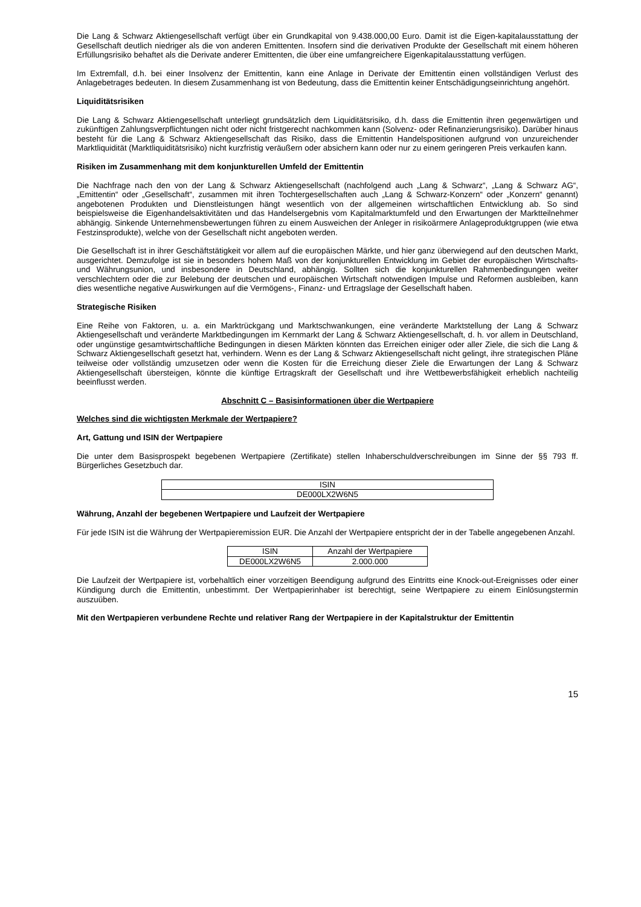Die Lang & Schwarz Aktiengesellschaft verfügt über ein Grundkapital von 9.438.000,00 Euro. Damit ist die Eigen-kapitalausstattung der Gesellschaft deutlich niedriger als die von anderen Emittenten. Insofern sind die derivativen Produkte der Gesellschaft mit einem höheren Erfüllungsrisiko behaftet als die Derivate anderer Emittenten, die über eine umfangreichere Eigenkapitalausstattung verfügen.
Im Extremfall, d.h. bei einer Insolvenz der Emittentin, kann eine Anlage in Derivate der Emittentin einen vollständigen Verlust des Anlagebetrages bedeuten. In diesem Zusammenhang ist von Bedeutung, dass die Emittentin keiner Entschädigungseinrichtung angehört.
Liquiditätsrisiken
Die Lang & Schwarz Aktiengesellschaft unterliegt grundsätzlich dem Liquiditätsrisiko, d.h. dass die Emittentin ihren gegenwärtigen und zukünftigen Zahlungsverpflichtungen nicht oder nicht fristgerecht nachkommen kann (Solvenz- oder Refinanzierungsrisiko). Darüber hinaus besteht für die Lang & Schwarz Aktiengesellschaft das Risiko, dass die Emittentin Handelspositionen aufgrund von unzureichender Marktliquidität (Marktliquiditätsrisiko) nicht kurzfristig veräußern oder absichern kann oder nur zu einem geringeren Preis verkaufen kann.
Risiken im Zusammenhang mit dem konjunkturellen Umfeld der Emittentin
Die Nachfrage nach den von der Lang & Schwarz Aktiengesellschaft (nachfolgend auch „Lang & Schwarz“, „Lang & Schwarz AG“, „Emittentin“ oder „Gesellschaft“, zusammen mit ihren Tochtergesellschaften auch „Lang & Schwarz-Konzern“ oder „Konzern“ genannt) angebotenen Produkten und Dienstleistungen hängt wesentlich von der allgemeinen wirtschaftlichen Entwicklung ab. So sind beispielsweise die Eigenhandelsaktivitäten und das Handelsergebnis vom Kapitalmarktumfeld und den Erwartungen der Marktteilnehmer abhängig. Sinkende Unternehmensbewertungen führen zu einem Ausweichen der Anleger in risikoärmere Anlageproduktgruppen (wie etwa Festzinsprodukte), welche von der Gesellschaft nicht angeboten werden.
Die Gesellschaft ist in ihrer Geschäftstätigkeit vor allem auf die europäischen Märkte, und hier ganz überwiegend auf den deutschen Markt, ausgerichtet. Demzufolge ist sie in besonders hohem Maß von der konjunkturellen Entwicklung im Gebiet der europäischen Wirtschafts- und Währungsunion, und insbesondere in Deutschland, abhängig. Sollten sich die konjunkturellen Rahmenbedingungen weiter verschlechtern oder die zur Belebung der deutschen und europäischen Wirtschaft notwendigen Impulse und Reformen ausbleiben, kann dies wesentliche negative Auswirkungen auf die Vermögens-, Finanz- und Ertragslage der Gesellschaft haben.
Strategische Risiken
Eine Reihe von Faktoren, u. a. ein Marktrückgang und Marktschwankungen, eine veränderte Marktstellung der Lang & Schwarz Aktiengesellschaft und veränderte Marktbedingungen im Kernmarkt der Lang & Schwarz Aktiengesellschaft, d. h. vor allem in Deutschland, oder ungünstige gesamtwirtschaftliche Bedingungen in diesen Märkten könnten das Erreichen einiger oder aller Ziele, die sich die Lang & Schwarz Aktiengesellschaft gesetzt hat, verhindern. Wenn es der Lang & Schwarz Aktiengesellschaft nicht gelingt, ihre strategischen Pläne teilweise oder vollständig umzusetzen oder wenn die Kosten für die Erreichung dieser Ziele die Erwartungen der Lang & Schwarz Aktiengesellschaft übersteigen, könnte die künftige Ertragskraft der Gesellschaft und ihre Wettbewerbsfähigkeit erheblich nachteilig beeinflusst werden.
Abschnitt C – Basisinformationen über die Wertpapiere
Welches sind die wichtigsten Merkmale der Wertpapiere?
Art, Gattung und ISIN der Wertpapiere
Die unter dem Basisprospekt begebenen Wertpapiere (Zertifikate) stellen Inhaberschuldverschreibungen im Sinne der §§ 793 ff. Bürgerliches Gesetzbuch dar.
| ISIN |
| DE000LX2W6N5 |
Währung, Anzahl der begebenen Wertpapiere und Laufzeit der Wertpapiere
Für jede ISIN ist die Währung der Wertpapieremission EUR. Die Anzahl der Wertpapiere entspricht der in der Tabelle angegebenen Anzahl.
| ISIN | Anzahl der Wertpapiere |
| DE000LX2W6N5 | 2.000.000 |
Die Laufzeit der Wertpapiere ist, vorbehaltlich einer vorzeitigen Beendigung aufgrund des Eintritts eine Knock-out-Ereignisses oder einer Kündigung durch die Emittentin, unbestimmt. Der Wertpapierinhaber ist berechtigt, seine Wertpapiere zu einem Einlösungstermin auszuüben.
Mit den Wertpapieren verbundene Rechte und relativer Rang der Wertpapiere in der Kapitalstruktur der Emittentin
15